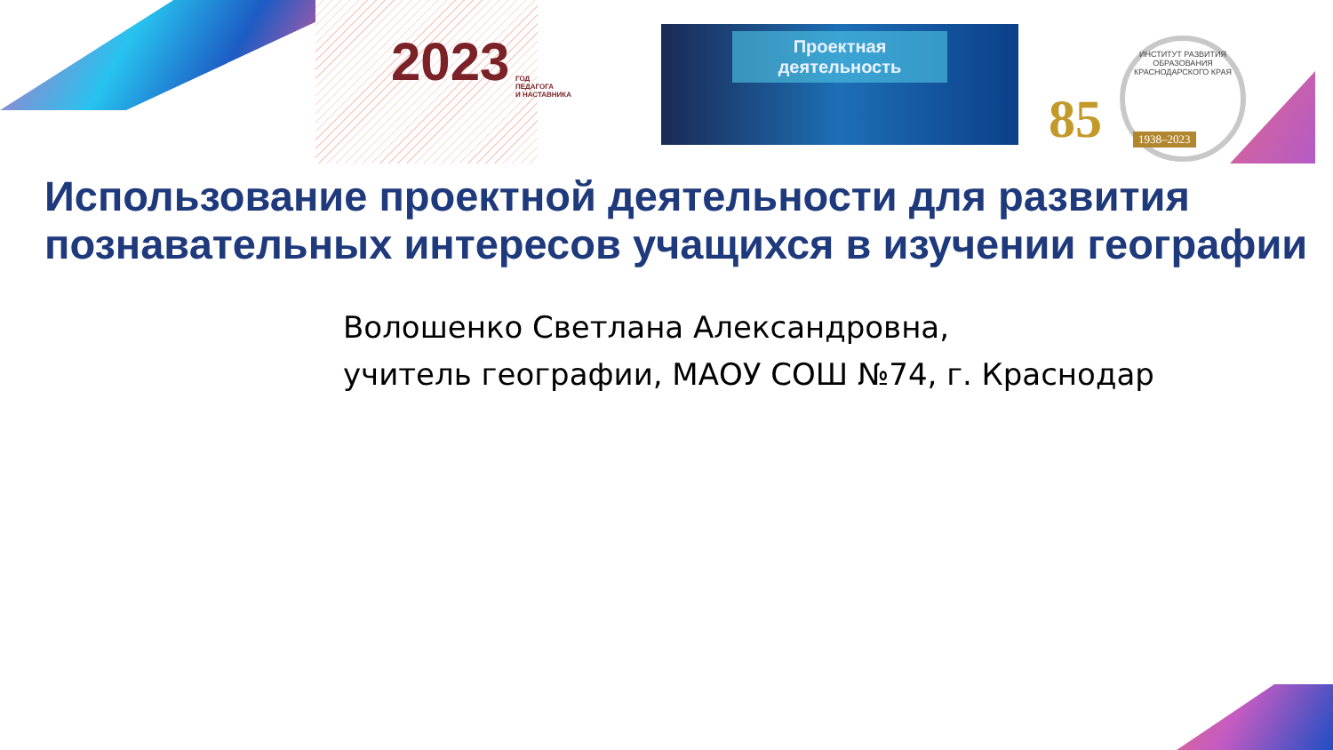2023
ГОД
ПЕДАГОГА
И НАСТАВНИКА
Проектная деятельность
85
ИНСТИТУТ РАЗВИТИЯ ОБРАЗОВАНИЯ КРАСНОДАРСКОГО КРАЯ
1938–2023
Использование проектной деятельности для развития познавательных интересов учащихся в изучении географии
Волошенко Светлана Александровна,
учитель географии, МАОУ СОШ №74, г. Краснодар